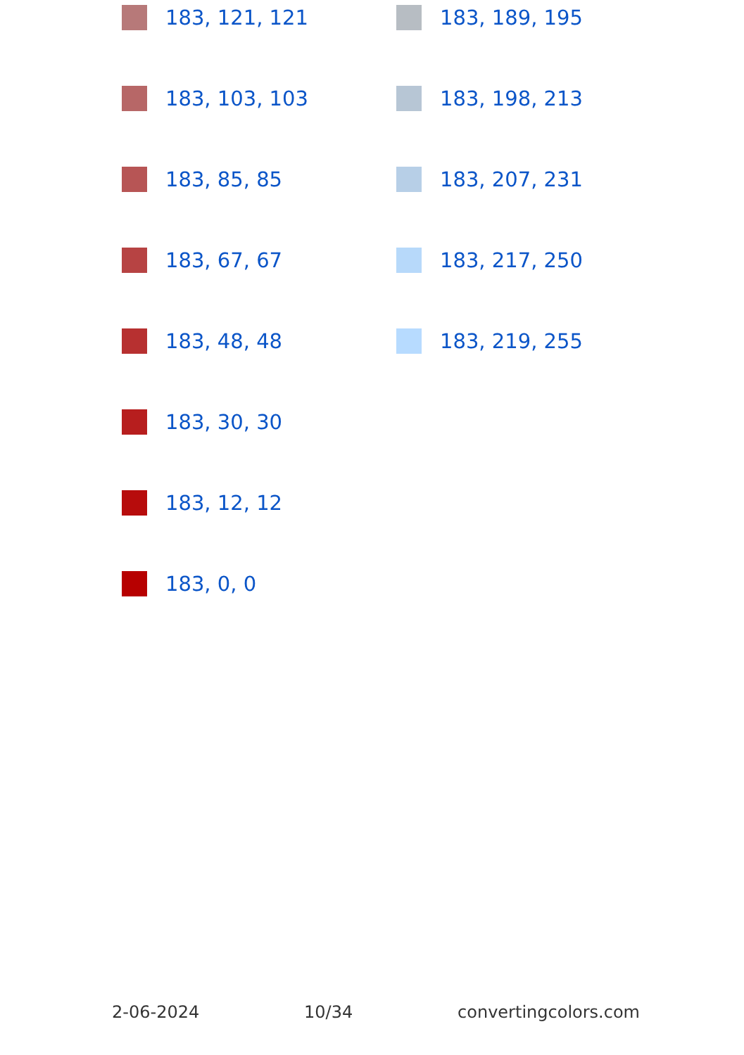183, 121, 121
183, 103, 103
183, 85, 85
183, 67, 67
183, 48, 48
183, 30, 30
183, 12, 12
183, 0, 0
183, 189, 195
183, 198, 213
183, 207, 231
183, 217, 250
183, 219, 255
2-06-2024 10/34 convertingcolors.com